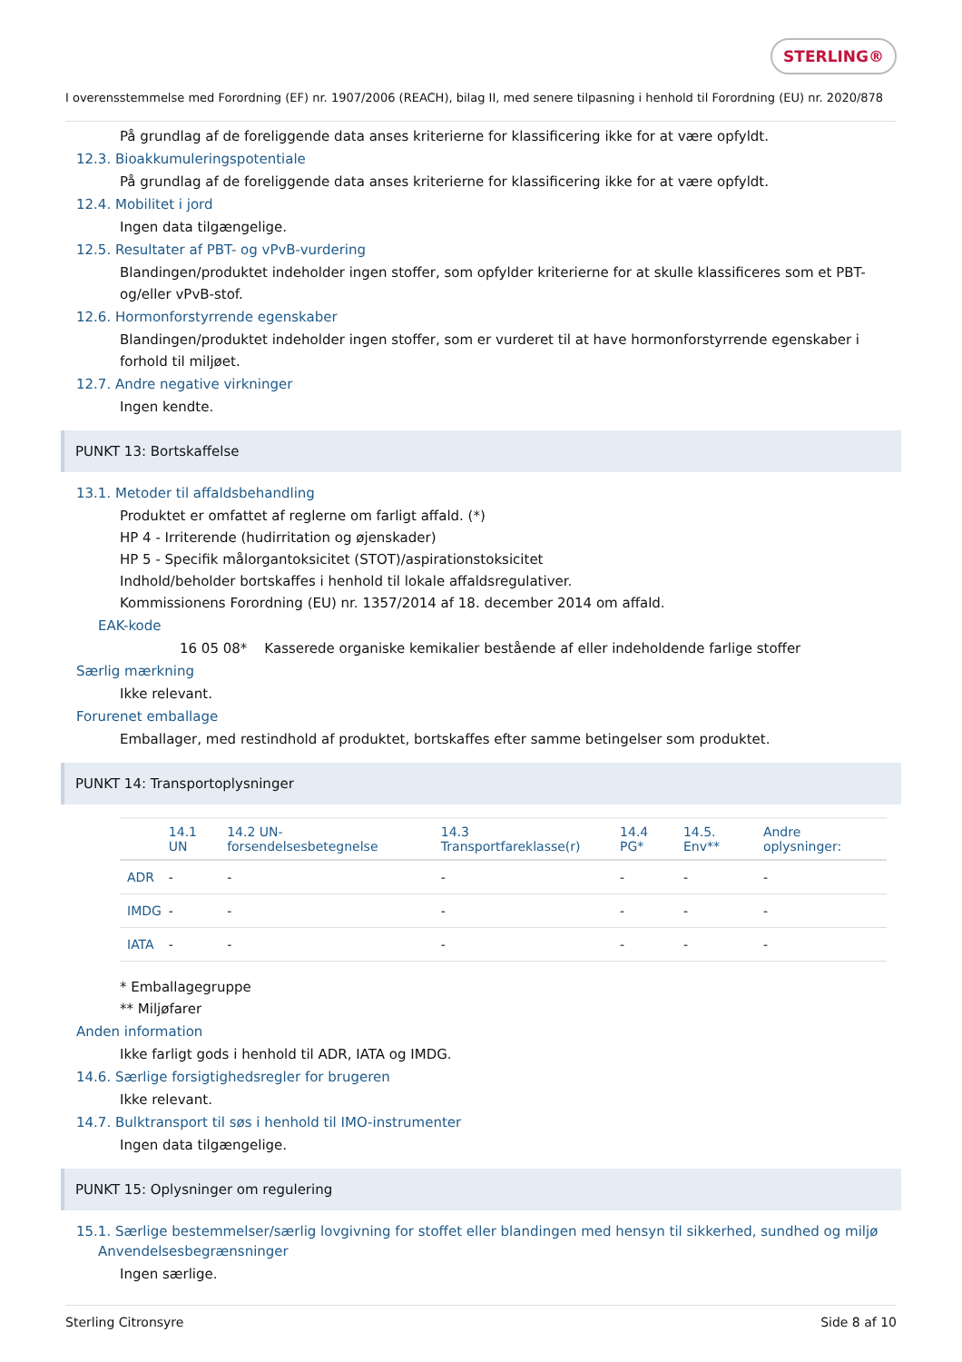STERLING®
I overensstemmelse med Forordning (EF) nr. 1907/2006 (REACH), bilag II, med senere tilpasning i henhold til Forordning (EU) nr. 2020/878
På grundlag af de foreliggende data anses kriterierne for klassificering ikke for at være opfyldt.
12.3. Bioakkumuleringspotentiale
På grundlag af de foreliggende data anses kriterierne for klassificering ikke for at være opfyldt.
12.4. Mobilitet i jord
Ingen data tilgængelige.
12.5. Resultater af PBT- og vPvB-vurdering
Blandingen/produktet indeholder ingen stoffer, som opfylder kriterierne for at skulle klassificeres som et PBT- og/eller vPvB-stof.
12.6. Hormonforstyrrende egenskaber
Blandingen/produktet indeholder ingen stoffer, som er vurderet til at have hormonforstyrrende egenskaber i forhold til miljøet.
12.7. Andre negative virkninger
Ingen kendte.
PUNKT 13: Bortskaffelse
13.1. Metoder til affaldsbehandling
Produktet er omfattet af reglerne om farligt affald. (*)
HP 4 - Irriterende (hudirritation og øjenskader)
HP 5 - Specifik målorgantoksicitet (STOT)/aspirationstoksicitet
Indhold/beholder bortskaffes i henhold til lokale affaldsregulativer.
Kommissionens Forordning (EU) nr. 1357/2014 af 18. december 2014 om affald.
EAK-kode
16 05 08* Kasserede organiske kemikalier bestående af eller indeholdende farlige stoffer
Særlig mærkning
Ikke relevant.
Forurenet emballage
Emballager, med restindhold af produktet, bortskaffes efter samme betingelser som produktet.
PUNKT 14: Transportoplysninger
| | 14.1 UN | 14.2 UN-forsendelsesbetegnelse | 14.3 Transportfareklasse(r) | 14.4 PG* | 14.5. Env** | Andre oplysninger: |
| --- | --- | --- | --- | --- | --- | --- |
| ADR | - | - | - | - | - | - |
| IMDG | - | - | - | - | - | - |
| IATA | - | - | - | - | - | - |
* Emballagegruppe
** Miljøfarer
Anden information
Ikke farligt gods i henhold til ADR, IATA og IMDG.
14.6. Særlige forsigtighedsregler for brugeren
Ikke relevant.
14.7. Bulktransport til søs i henhold til IMO-instrumenter
Ingen data tilgængelige.
PUNKT 15: Oplysninger om regulering
15.1. Særlige bestemmelser/særlig lovgivning for stoffet eller blandingen med hensyn til sikkerhed, sundhed og miljø
Anvendelsesbegrænsninger
Ingen særlige.
Sterling Citronsyre Side 8 af 10